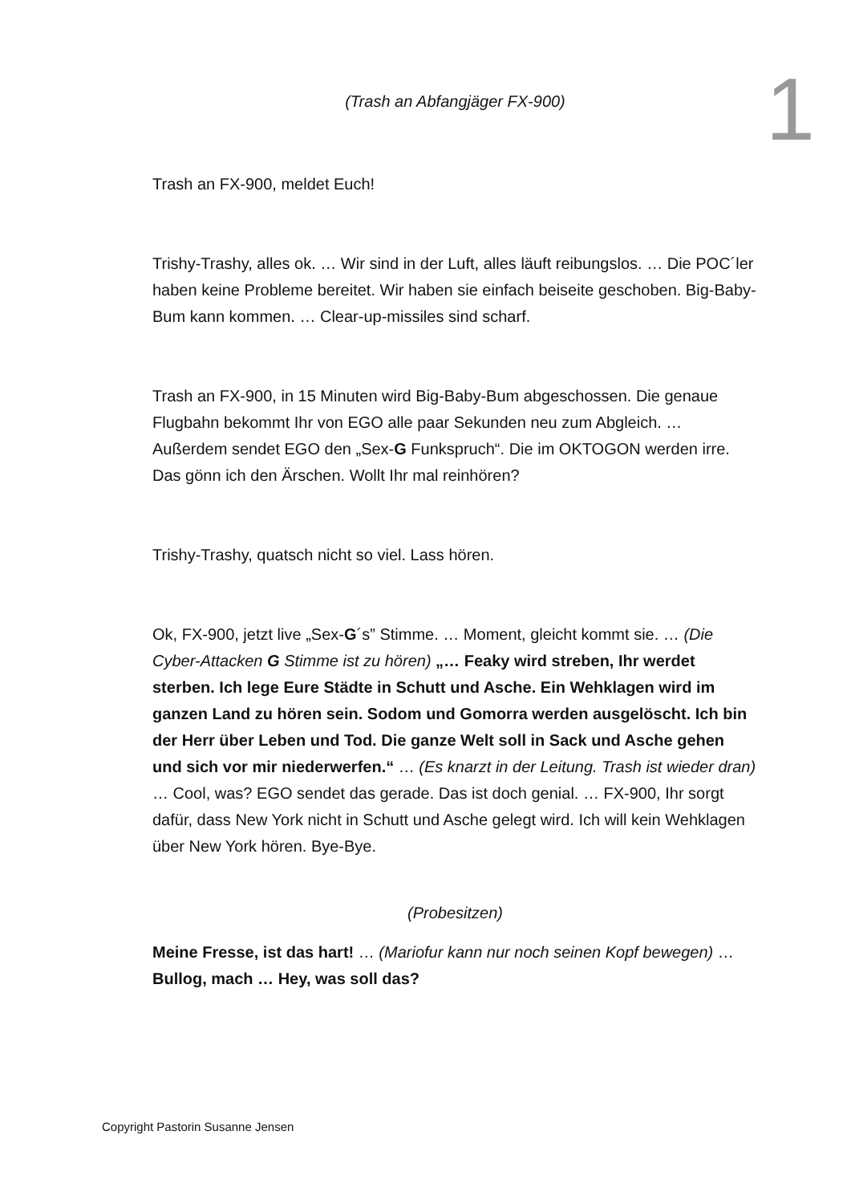(Trash an Abfangjäger FX-900)
Trash an FX-900, meldet Euch!
Trishy-Trashy, alles ok. … Wir sind in der Luft, alles läuft reibungslos. … Die POC´ler haben keine Probleme bereitet. Wir haben sie einfach beiseite geschoben. Big-Baby-Bum kann kommen. … Clear-up-missiles sind scharf.
Trash an FX-900, in 15 Minuten wird Big-Baby-Bum abgeschossen. Die genaue Flugbahn bekommt Ihr von EGO alle paar Sekunden neu zum Abgleich. … Außerdem sendet EGO den „Sex-G Funkspruch“. Die im OKTOGON werden irre. Das gönn ich den Ärschen. Wollt Ihr mal reinhören?
Trishy-Trashy, quatsch nicht so viel. Lass hören.
Ok, FX-900, jetzt live „Sex-G´s” Stimme. … Moment, gleicht kommt sie. … (Die Cyber-Attacken G Stimme ist zu hören) „… Feaky wird streben, Ihr werdet sterben. Ich lege Eure Städte in Schutt und Asche. Ein Wehklagen wird im ganzen Land zu hören sein. Sodom und Gomorra werden ausgelöscht. Ich bin der Herr über Leben und Tod. Die ganze Welt soll in Sack und Asche gehen und sich vor mir niederwerfen.“ … (Es knarzt in der Leitung. Trash ist wieder dran) … Cool, was? EGO sendet das gerade. Das ist doch genial. … FX-900, Ihr sorgt dafür, dass New York nicht in Schutt und Asche gelegt wird. Ich will kein Wehklagen über New York hören. Bye-Bye.
(Probesitzen)
Meine Fresse, ist das hart! … (Mariofur kann nur noch seinen Kopf bewegen) … Bullog, mach … Hey, was soll das?
1
Copyright Pastorin Susanne Jensen